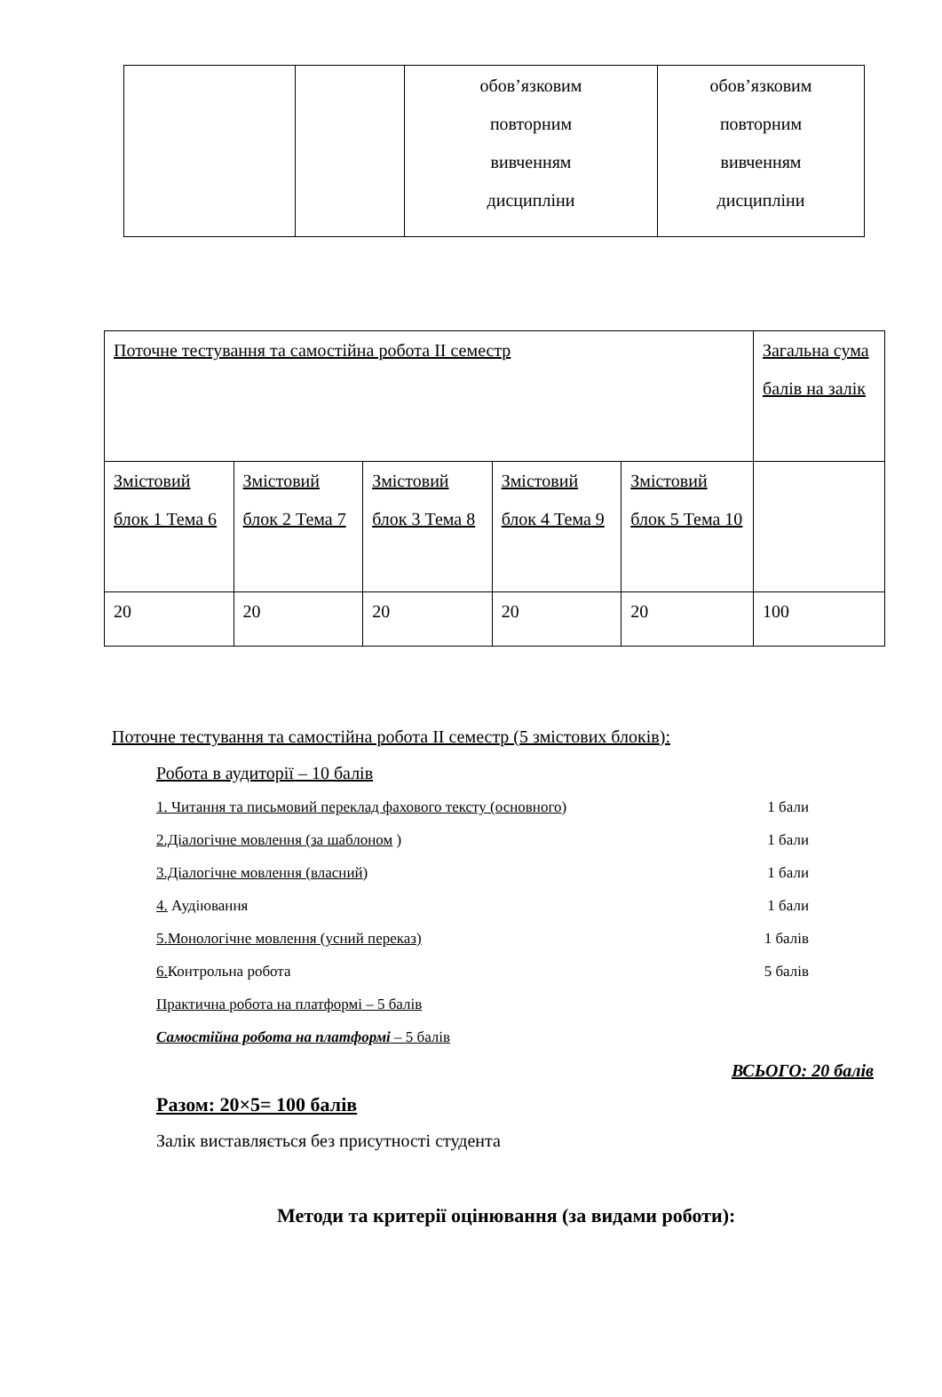| | | обов’язковим повторним вивченням дисципліни | обов’язковим повторним вивченням дисципліни |
| Поточне тестування та самостійна робота II семестр | | | | | Загальна сума балів на залік |
| Змістовий блок 1 Тема 6 | Змістовий блок 2 Тема 7 | Змістовий блок 3 Тема 8 | Змістовий блок 4 Тема 9 | Змістовий блок 5 Тема 10 | |
| 20 | 20 | 20 | 20 | 20 | 100 |
Поточне тестування та самостійна робота II семестр (5 змістових блоків):
Робота в аудиторії – 10 балів
1. Читання та письмовий переклад фахового тексту (основного) 1 бали
2.Діалогічне мовлення (за шаблоном ) 1 бали
3.Діалогічне мовлення (власний) 1 бали
4. Аудіювання 1 бали
5. Монологічне мовлення (усний переказ) 1 балів
6. Контрольна робота 5 балів
Практична робота на платформі – 5 балів
Самостійна робота на платформі – 5 балів
ВСЬОГО: 20 балів
Разом: 20×5= 100 балів
Залік виставляється без присутності студента
Методи та критерії оцінювання (за видами роботи):